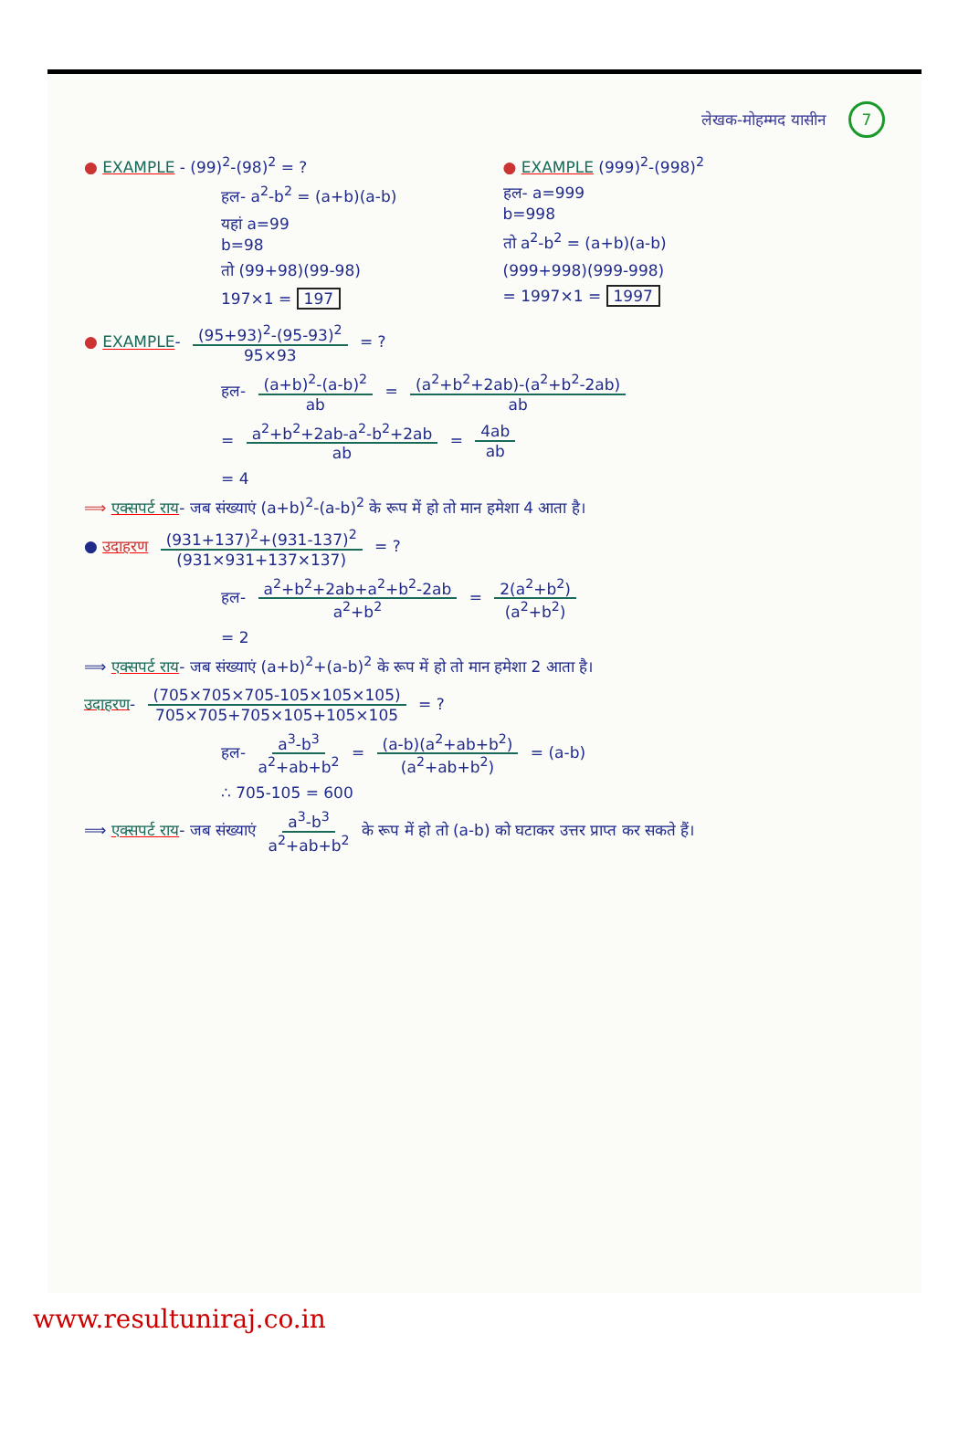लेखक-मोहम्मद यासीन 7
● EXAMPLE - (99)<sup>2</sup>-(98)<sup>2</sup> = ?
हल- a<sup>2</sup>-b<sup>2</sup> = (a+b)(a-b)
यहां a=99
b=98
तो (99+98)(99-98)
197×1 = 197
● EXAMPLE (999)<sup>2</sup>-(998)<sup>2</sup>
हल- a=999
b=998
तो a<sup>2</sup>-b<sup>2</sup> = (a+b)(a-b)
(999+998)(999-998)
= 1997×1 = 1997
● EXAMPLE- (95+93)<sup>2</sup>-(95-93)<sup>2</sup> 95×93 = ?
हल- (a+b)<sup>2</sup>-(a-b)<sup>2</sup> ab = (a<sup>2</sup>+b<sup>2</sup>+2ab)-(a<sup>2</sup>+b<sup>2</sup>-2ab) ab
= a<sup>2</sup>+b<sup>2</sup>+2ab-a<sup>2</sup>-b<sup>2</sup>+2ab ab = 4ab ab
= 4
⟹ एक्सपर्ट राय- जब संख्याएं (a+b)<sup>2</sup>-(a-b)<sup>2</sup> के रूप में हो तो मान हमेशा 4 आता है।
● उदाहरण (931+137)<sup>2</sup>+(931-137)<sup>2</sup> (931×931+137×137) = ?
हल- a<sup>2</sup>+b<sup>2</sup>+2ab+a<sup>2</sup>+b<sup>2</sup>-2ab a<sup>2</sup>+b<sup>2</sup> = 2(a<sup>2</sup>+b<sup>2</sup>) (a<sup>2</sup>+b<sup>2</sup>)
= 2
⟹ एक्सपर्ट राय- जब संख्याएं (a+b)<sup>2</sup>+(a-b)<sup>2</sup> के रूप में हो तो मान हमेशा 2 आता है।
उदाहरण- (705×705×705-105×105×105) 705×705+705×105+105×105 = ?
हल- a<sup>3</sup>-b<sup>3</sup> a<sup>2</sup>+ab+b<sup>2</sup> = (a-b)(a<sup>2</sup>+ab+b<sup>2</sup>) (a<sup>2</sup>+ab+b<sup>2</sup>) = (a-b)
∴ 705-105 = 600
⟹ एक्सपर्ट राय- जब संख्याएं a<sup>3</sup>-b<sup>3</sup> a<sup>2</sup>+ab+b<sup>2</sup> के रूप में हो तो (a-b) को घटाकर उत्तर प्राप्त कर सकते हैं।
www.resultuniraj.co.in